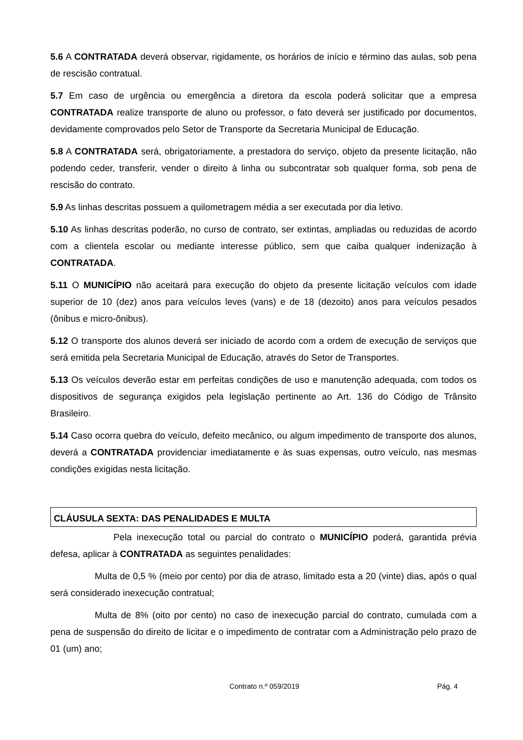5.6 A CONTRATADA deverá observar, rigidamente, os horários de início e término das aulas, sob pena de rescisão contratual.
5.7 Em caso de urgência ou emergência a diretora da escola poderá solicitar que a empresa CONTRATADA realize transporte de aluno ou professor, o fato deverá ser justificado por documentos, devidamente comprovados pelo Setor de Transporte da Secretaria Municipal de Educação.
5.8 A CONTRATADA será, obrigatoriamente, a prestadora do serviço, objeto da presente licitação, não podendo ceder, transferir, vender o direito à linha ou subcontratar sob qualquer forma, sob pena de rescisão do contrato.
5.9 As linhas descritas possuem a quilometragem média a ser executada por dia letivo.
5.10 As linhas descritas poderão, no curso de contrato, ser extintas, ampliadas ou reduzidas de acordo com a clientela escolar ou mediante interesse público, sem que caiba qualquer indenização à CONTRATADA.
5.11 O MUNICÍPIO não aceitará para execução do objeto da presente licitação veículos com idade superior de 10 (dez) anos para veículos leves (vans) e de 18 (dezoito) anos para veículos pesados (ônibus e micro-ônibus).
5.12 O transporte dos alunos deverá ser iniciado de acordo com a ordem de execução de serviços que será emitida pela Secretaria Municipal de Educação, através do Setor de Transportes.
5.13 Os veículos deverão estar em perfeitas condições de uso e manutenção adequada, com todos os dispositivos de segurança exigidos pela legislação pertinente ao Art. 136 do Código de Trânsito Brasileiro.
5.14 Caso ocorra quebra do veículo, defeito mecânico, ou algum impedimento de transporte dos alunos, deverá a CONTRATADA providenciar imediatamente e às suas expensas, outro veículo, nas mesmas condições exigidas nesta licitação.
CLÁUSULA SEXTA: DAS PENALIDADES E MULTA
Pela inexecução total ou parcial do contrato o MUNICÍPIO poderá, garantida prévia defesa, aplicar à CONTRATADA as seguintes penalidades:
Multa de 0,5 % (meio por cento) por dia de atraso, limitado esta a 20 (vinte) dias, após o qual será considerado inexecução contratual;
Multa de 8% (oito por cento) no caso de inexecução parcial do contrato, cumulada com a pena de suspensão do direito de licitar e o impedimento de contratar com a Administração pelo prazo de 01 (um) ano;
Contrato n.º 059/2019 Pág. 4